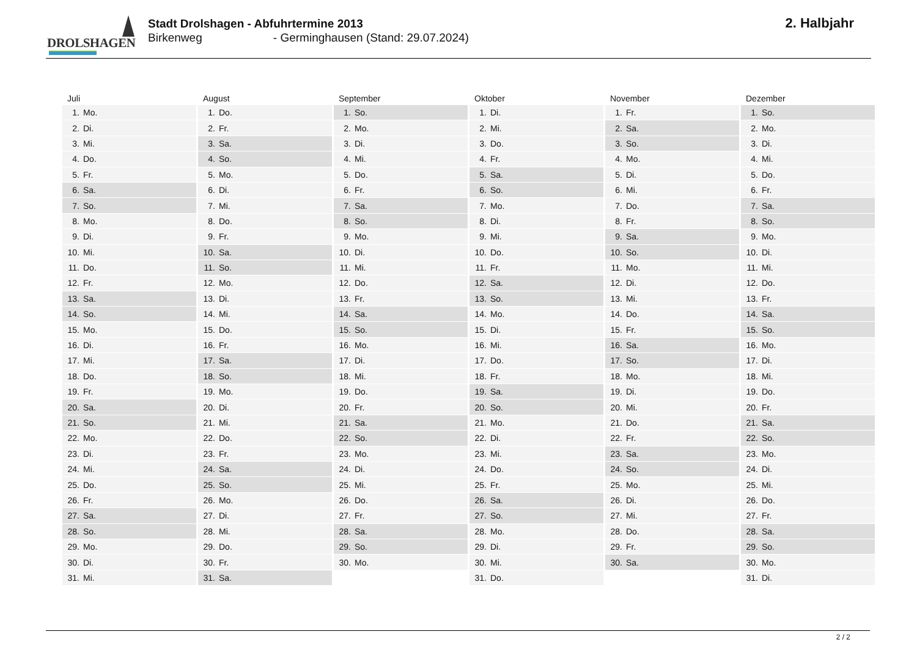DROLSHAGEN
Stadt Drolshagen - Abfuhrtermine 2013
Birkenweg - Germinghausen (Stand: 29.07.2024)
2. Halbjahr
| Juli | August | September | Oktober | November | Dezember |
| --- | --- | --- | --- | --- | --- |
| 1. Mo. | 1. Do. | 1. So. | 1. Di. | 1. Fr. | 1. So. |
| 2. Di. | 2. Fr. | 2. Mo. | 2. Mi. | 2. Sa. | 2. Mo. |
| 3. Mi. | 3. Sa. | 3. Di. | 3. Do. | 3. So. | 3. Di. |
| 4. Do. | 4. So. | 4. Mi. | 4. Fr. | 4. Mo. | 4. Mi. |
| 5. Fr. | 5. Mo. | 5. Do. | 5. Sa. | 5. Di. | 5. Do. |
| 6. Sa. | 6. Di. | 6. Fr. | 6. So. | 6. Mi. | 6. Fr. |
| 7. So. | 7. Mi. | 7. Sa. | 7. Mo. | 7. Do. | 7. Sa. |
| 8. Mo. | 8. Do. | 8. So. | 8. Di. | 8. Fr. | 8. So. |
| 9. Di. | 9. Fr. | 9. Mo. | 9. Mi. | 9. Sa. | 9. Mo. |
| 10. Mi. | 10. Sa. | 10. Di. | 10. Do. | 10. So. | 10. Di. |
| 11. Do. | 11. So. | 11. Mi. | 11. Fr. | 11. Mo. | 11. Mi. |
| 12. Fr. | 12. Mo. | 12. Do. | 12. Sa. | 12. Di. | 12. Do. |
| 13. Sa. | 13. Di. | 13. Fr. | 13. So. | 13. Mi. | 13. Fr. |
| 14. So. | 14. Mi. | 14. Sa. | 14. Mo. | 14. Do. | 14. Sa. |
| 15. Mo. | 15. Do. | 15. So. | 15. Di. | 15. Fr. | 15. So. |
| 16. Di. | 16. Fr. | 16. Mo. | 16. Mi. | 16. Sa. | 16. Mo. |
| 17. Mi. | 17. Sa. | 17. Di. | 17. Do. | 17. So. | 17. Di. |
| 18. Do. | 18. So. | 18. Mi. | 18. Fr. | 18. Mo. | 18. Mi. |
| 19. Fr. | 19. Mo. | 19. Do. | 19. Sa. | 19. Di. | 19. Do. |
| 20. Sa. | 20. Di. | 20. Fr. | 20. So. | 20. Mi. | 20. Fr. |
| 21. So. | 21. Mi. | 21. Sa. | 21. Mo. | 21. Do. | 21. Sa. |
| 22. Mo. | 22. Do. | 22. So. | 22. Di. | 22. Fr. | 22. So. |
| 23. Di. | 23. Fr. | 23. Mo. | 23. Mi. | 23. Sa. | 23. Mo. |
| 24. Mi. | 24. Sa. | 24. Di. | 24. Do. | 24. So. | 24. Di. |
| 25. Do. | 25. So. | 25. Mi. | 25. Fr. | 25. Mo. | 25. Mi. |
| 26. Fr. | 26. Mo. | 26. Do. | 26. Sa. | 26. Di. | 26. Do. |
| 27. Sa. | 27. Di. | 27. Fr. | 27. So. | 27. Mi. | 27. Fr. |
| 28. So. | 28. Mi. | 28. Sa. | 28. Mo. | 28. Do. | 28. Sa. |
| 29. Mo. | 29. Do. | 29. So. | 29. Di. | 29. Fr. | 29. So. |
| 30. Di. | 30. Fr. | 30. Mo. | 30. Mi. | 30. Sa. | 30. Mo. |
| 31. Mi. | 31. Sa. | | 31. Do. | | 31. Di. |
2 / 2